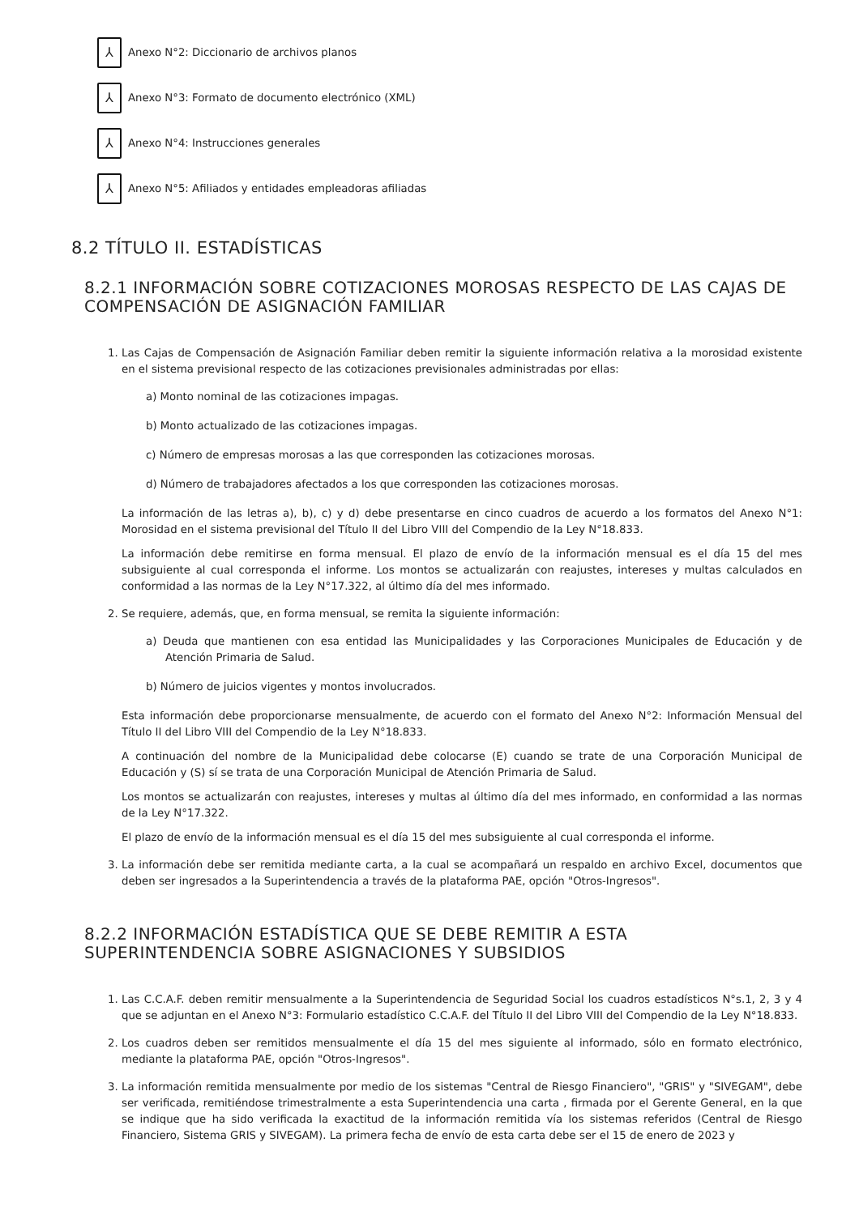⅄
Anexo N°2: Diccionario de archivos planos
⅄
Anexo N°3: Formato de documento electrónico (XML)
⅄
Anexo N°4: Instrucciones generales
⅄
Anexo N°5: Afiliados y entidades empleadoras afiliadas
8.2 TÍTULO II. ESTADÍSTICAS
8.2.1 INFORMACIÓN SOBRE COTIZACIONES MOROSAS RESPECTO DE LAS CAJAS DE COMPENSACIÓN DE ASIGNACIÓN FAMILIAR
1. Las Cajas de Compensación de Asignación Familiar deben remitir la siguiente información relativa a la morosidad existente en el sistema previsional respecto de las cotizaciones previsionales administradas por ellas:
a) Monto nominal de las cotizaciones impagas.
b) Monto actualizado de las cotizaciones impagas.
c) Número de empresas morosas a las que corresponden las cotizaciones morosas.
d) Número de trabajadores afectados a los que corresponden las cotizaciones morosas.
La información de las letras a), b), c) y d) debe presentarse en cinco cuadros de acuerdo a los formatos del Anexo N°1: Morosidad en el sistema previsional del Título II del Libro VIII del Compendio de la Ley N°18.833.
La información debe remitirse en forma mensual. El plazo de envío de la información mensual es el día 15 del mes subsiguiente al cual corresponda el informe. Los montos se actualizarán con reajustes, intereses y multas calculados en conformidad a las normas de la Ley N°17.322, al último día del mes informado.
2. Se requiere, además, que, en forma mensual, se remita la siguiente información:
a) Deuda que mantienen con esa entidad las Municipalidades y las Corporaciones Municipales de Educación y de Atención Primaria de Salud.
b) Número de juicios vigentes y montos involucrados.
Esta información debe proporcionarse mensualmente, de acuerdo con el formato del Anexo N°2: Información Mensual del Título II del Libro VIII del Compendio de la Ley N°18.833.
A continuación del nombre de la Municipalidad debe colocarse (E) cuando se trate de una Corporación Municipal de Educación y (S) sí se trata de una Corporación Municipal de Atención Primaria de Salud.
Los montos se actualizarán con reajustes, intereses y multas al último día del mes informado, en conformidad a las normas de la Ley N°17.322.
El plazo de envío de la información mensual es el día 15 del mes subsiguiente al cual corresponda el informe.
3. La información debe ser remitida mediante carta, a la cual se acompañará un respaldo en archivo Excel, documentos que deben ser ingresados a la Superintendencia a través de la plataforma PAE, opción "Otros-Ingresos".
8.2.2 INFORMACIÓN ESTADÍSTICA QUE SE DEBE REMITIR A ESTA SUPERINTENDENCIA SOBRE ASIGNACIONES Y SUBSIDIOS
1. Las C.C.A.F. deben remitir mensualmente a la Superintendencia de Seguridad Social los cuadros estadísticos N°s.1, 2, 3 y 4 que se adjuntan en el Anexo N°3: Formulario estadístico C.C.A.F. del Título II del Libro VIII del Compendio de la Ley N°18.833.
2. Los cuadros deben ser remitidos mensualmente el día 15 del mes siguiente al informado, sólo en formato electrónico, mediante la plataforma PAE, opción "Otros-Ingresos".
3. La información remitida mensualmente por medio de los sistemas "Central de Riesgo Financiero", "GRIS" y "SIVEGAM", debe ser verificada, remitiéndose trimestralmente a esta Superintendencia una carta , firmada por el Gerente General, en la que se indique que ha sido verificada la exactitud de la información remitida vía los sistemas referidos (Central de Riesgo Financiero, Sistema GRIS y SIVEGAM). La primera fecha de envío de esta carta debe ser el 15 de enero de 2023 y